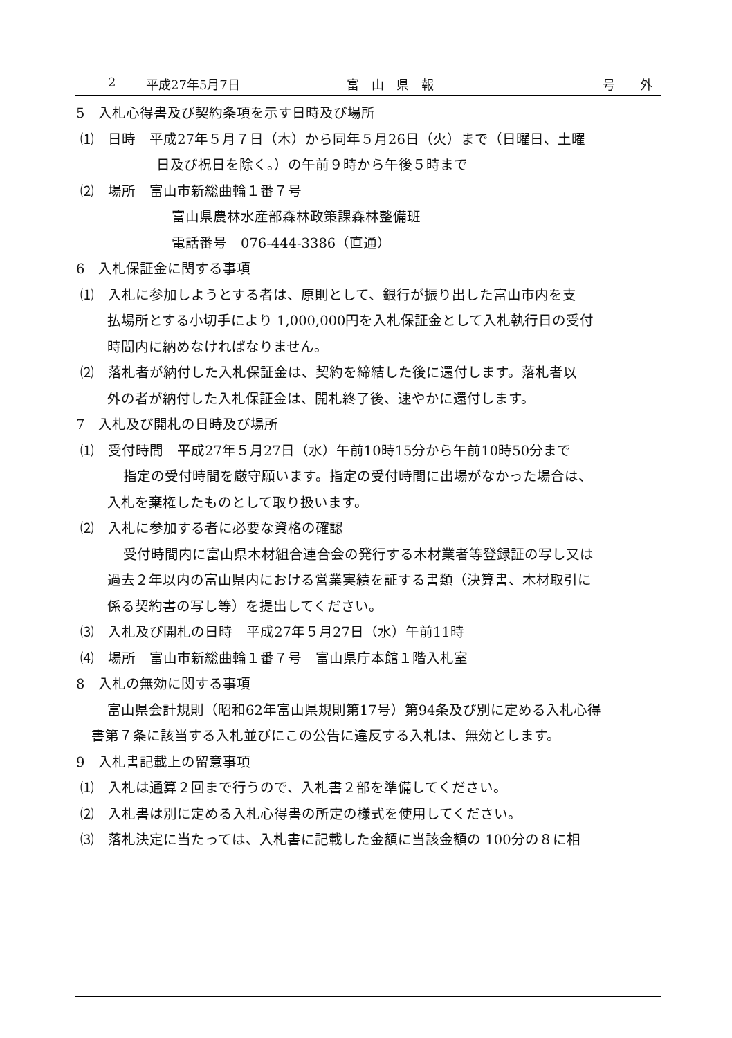2 平成27年5月7日 富　山　県　報 号　　外
5　入札心得書及び契約条項を示す日時及び場所
⑴　日時　平成27年５月７日（木）から同年５月26日（火）まで（日曜日、土曜
日及び祝日を除く。）の午前９時から午後５時まで
⑵　場所　富山市新総曲輪１番７号
富山県農林水産部森林政策課森林整備班
電話番号　076-444-3386（直通）
6　入札保証金に関する事項
⑴　入札に参加しようとする者は、原則として、銀行が振り出した富山市内を支
払場所とする小切手により 1,000,000円を入札保証金として入札執行日の受付
時間内に納めなければなりません。
⑵　落札者が納付した入札保証金は、契約を締結した後に還付します。落札者以
外の者が納付した入札保証金は、開札終了後、速やかに還付します。
7　入札及び開札の日時及び場所
⑴　受付時間　平成27年５月27日（水）午前10時15分から午前10時50分まで
指定の受付時間を厳守願います。指定の受付時間に出場がなかった場合は、
入札を棄権したものとして取り扱います。
⑵　入札に参加する者に必要な資格の確認
受付時間内に富山県木材組合連合会の発行する木材業者等登録証の写し又は
過去２年以内の富山県内における営業実績を証する書類（決算書、木材取引に
係る契約書の写し等）を提出してください。
⑶　入札及び開札の日時　平成27年５月27日（水）午前11時
⑷　場所　富山市新総曲輪１番７号　富山県庁本館１階入札室
8　入札の無効に関する事項
富山県会計規則（昭和62年富山県規則第17号）第94条及び別に定める入札心得
書第７条に該当する入札並びにこの公告に違反する入札は、無効とします。
9　入札書記載上の留意事項
⑴　入札は通算２回まで行うので、入札書２部を準備してください。
⑵　入札書は別に定める入札心得書の所定の様式を使用してください。
⑶　落札決定に当たっては、入札書に記載した金額に当該金額の 100分の８に相